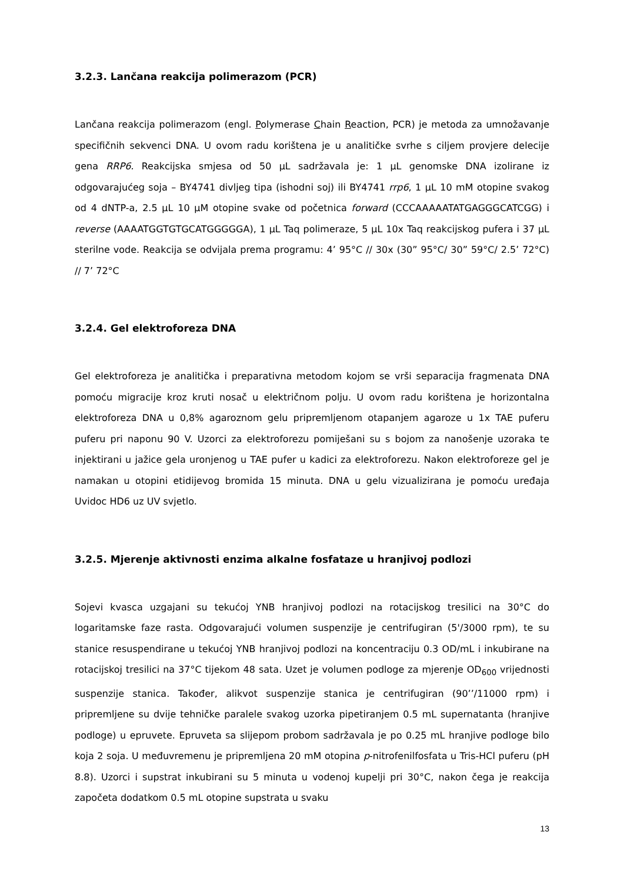3.2.3. Lančana reakcija polimerazom (PCR)
Lančana reakcija polimerazom (engl. Polymerase Chain Reaction, PCR) je metoda za umnožavanje specifičnih sekvenci DNA. U ovom radu korištena je u analitičke svrhe s ciljem provjere delecije gena RRP6. Reakcijska smjesa od 50 µL sadržavala je: 1 µL genomske DNA izolirane iz odgovarajućeg soja – BY4741 divljeg tipa (ishodni soj) ili BY4741 rrp6, 1 µL 10 mM otopine svakog od 4 dNTP-a, 2.5 µL 10 µM otopine svake od početnica forward (CCCAAAAATATGAGGGCATCGG) i reverse (AAAATGGTGTGCATGGGGGA), 1 µL Taq polimeraze, 5 µL 10x Taq reakcijskog pufera i 37 µL sterilne vode. Reakcija se odvijala prema programu: 4’ 95°C // 30x (30” 95°C/ 30” 59°C/ 2.5’ 72°C) // 7’ 72°C
3.2.4. Gel elektroforeza DNA
Gel elektroforeza je analitička i preparativna metodom kojom se vrši separacija fragmenata DNA pomoću migracije kroz kruti nosač u električnom polju. U ovom radu korištena je horizontalna elektroforeza DNA u 0,8% agaroznom gelu pripremljenom otapanjem agaroze u 1x TAE puferu puferu pri naponu 90 V. Uzorci za elektroforezu pomiješani su s bojom za nanošenje uzoraka te injektirani u jažice gela uronjenog u TAE pufer u kadici za elektroforezu. Nakon elektroforeze gel je namakan u otopini etidijevog bromida 15 minuta. DNA u gelu vizualizirana je pomoću uređaja Uvidoc HD6 uz UV svjetlo.
3.2.5. Mjerenje aktivnosti enzima alkalne fosfataze u hranjivoj podlozi
Sojevi kvasca uzgajani su tekućoj YNB hranjivoj podlozi na rotacijskog tresilici na 30°C do logaritamske faze rasta. Odgovarajući volumen suspenzije je centrifugiran (5'/3000 rpm), te su stanice resuspendirane u tekućoj YNB hranjivoj podlozi na koncentraciju 0.3 OD/mL i inkubirane na rotacijskoj tresilici na 37°C tijekom 48 sata. Uzet je volumen podloge za mjerenje OD<sub>600</sub> vrijednosti suspenzije stanica. Također, alikvot suspenzije stanica je centrifugiran (90’’/11000 rpm) i pripremljene su dvije tehničke paralele svakog uzorka pipetiranjem 0.5 mL supernatanta (hranjive podloge) u epruvete. Epruveta sa slijepom probom sadržavala je po 0.25 mL hranjive podloge bilo koja 2 soja. U međuvremenu je pripremljena 20 mM otopina p-nitrofenilfosfata u Tris-HCl puferu (pH 8.8). Uzorci i supstrat inkubirani su 5 minuta u vodenoj kupelji pri 30°C, nakon čega je reakcija započeta dodatkom 0.5 mL otopine supstrata u svaku
13